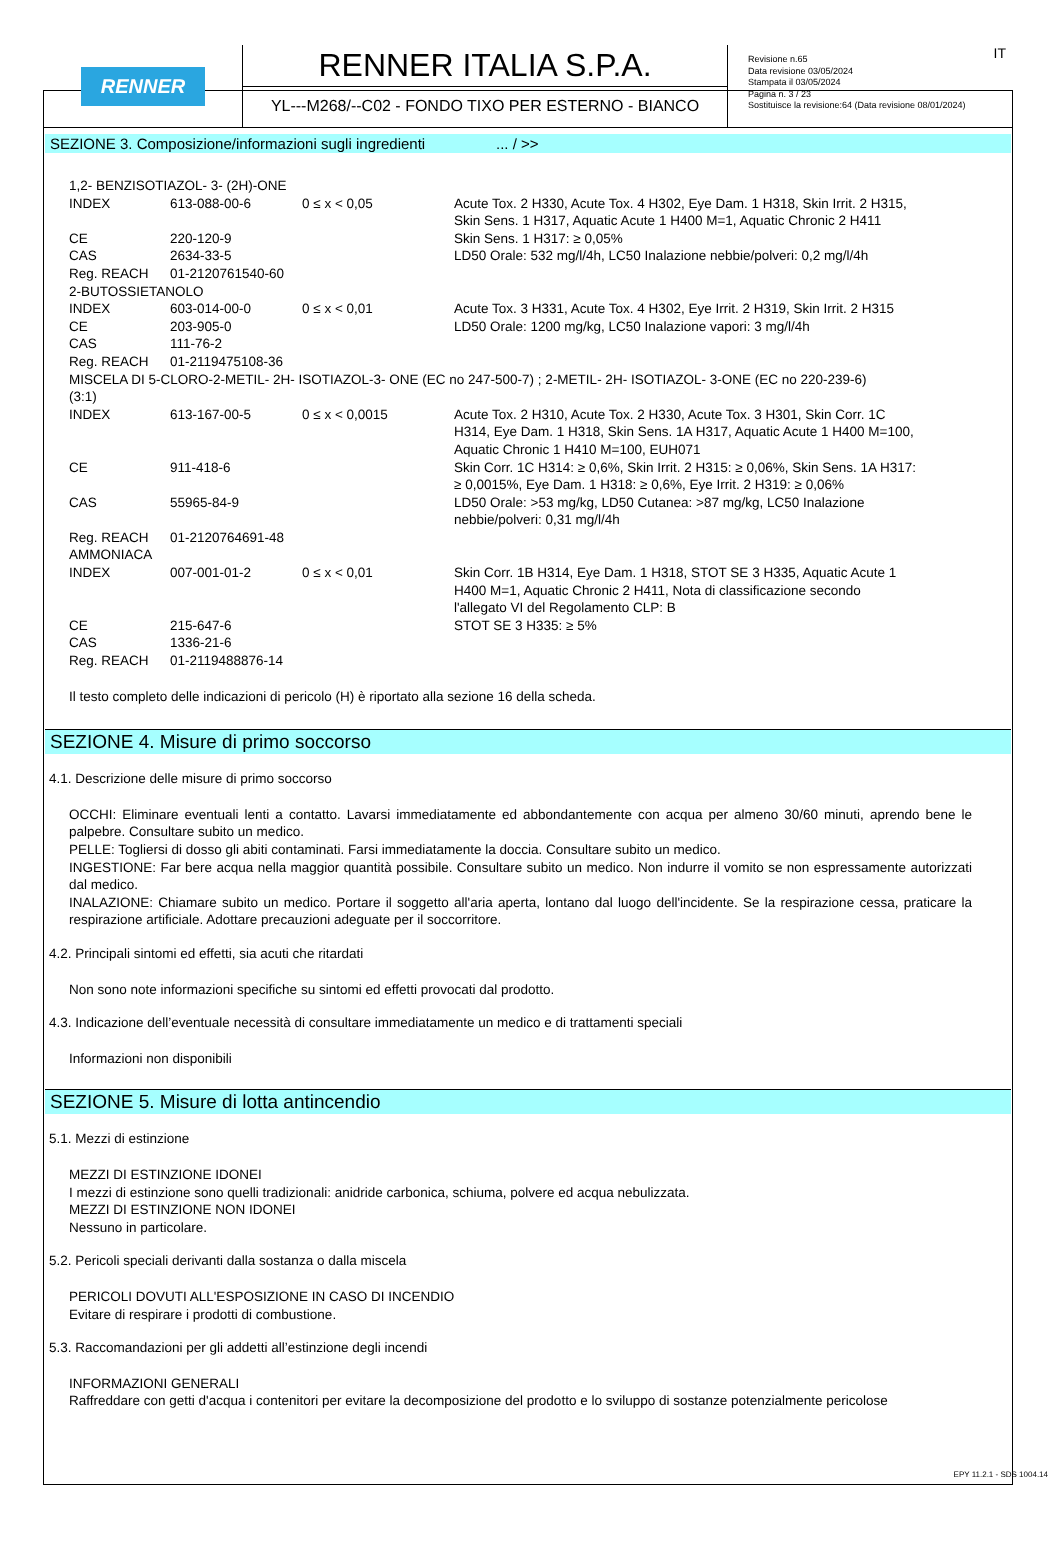RENNER
RENNER ITALIA S.P.A.
YL---M268/--C02 - FONDO TIXO PER ESTERNO - BIANCO
Revisione n.65
Data revisione 03/05/2024
Stampata il 03/05/2024
Pagina n. 3 / 23
Sostituisce la revisione:64 (Data revisione 08/01/2024)
IT
SEZIONE 3. Composizione/informazioni sugli ingredienti ... / >>
| 1,2- BENZISOTIAZOL- 3- (2H)-ONE | | | |
| INDEX | 613-088-00-6 | 0 ≤ x < 0,05 | Acute Tox. 2 H330, Acute Tox. 4 H302, Eye Dam. 1 H318, Skin Irrit. 2 H315, Skin Sens. 1 H317, Aquatic Acute 1 H400 M=1, Aquatic Chronic 2 H411 |
| CE | 220-120-9 | | Skin Sens. 1 H317: ≥ 0,05% |
| CAS | 2634-33-5 | | LD50 Orale: 532 mg/l/4h, LC50 Inalazione nebbie/polveri: 0,2 mg/l/4h |
| Reg. REACH | 01-2120761540-60 | | |
| 2-BUTOSSIETANOLO | | | |
| INDEX | 603-014-00-0 | 0 ≤ x < 0,01 | Acute Tox. 3 H331, Acute Tox. 4 H302, Eye Irrit. 2 H319, Skin Irrit. 2 H315 |
| CE | 203-905-0 | | LD50 Orale: 1200 mg/kg, LC50 Inalazione vapori: 3 mg/l/4h |
| CAS | 111-76-2 | | |
| Reg. REACH | 01-2119475108-36 | | |
| MISCELA DI 5-CLORO-2-METIL- 2H- ISOTIAZOL-3- ONE (EC no 247-500-7) ; 2-METIL- 2H- ISOTIAZOL- 3-ONE (EC no 220-239-6) (3:1) | | | |
| INDEX | 613-167-00-5 | 0 ≤ x < 0,0015 | Acute Tox. 2 H310, Acute Tox. 2 H330, Acute Tox. 3 H301, Skin Corr. 1C H314, Eye Dam. 1 H318, Skin Sens. 1A H317, Aquatic Acute 1 H400 M=100, Aquatic Chronic 1 H410 M=100, EUH071 |
| CE | 911-418-6 | | Skin Corr. 1C H314: ≥ 0,6%, Skin Irrit. 2 H315: ≥ 0,06%, Skin Sens. 1A H317: ≥ 0,0015%, Eye Dam. 1 H318: ≥ 0,6%, Eye Irrit. 2 H319: ≥ 0,06% |
| CAS | 55965-84-9 | | LD50 Orale: >53 mg/kg, LD50 Cutanea: >87 mg/kg, LC50 Inalazione nebbie/polveri: 0,31 mg/l/4h |
| Reg. REACH | 01-2120764691-48 | | |
| AMMONIACA | | | |
| INDEX | 007-001-01-2 | 0 ≤ x < 0,01 | Skin Corr. 1B H314, Eye Dam. 1 H318, STOT SE 3 H335, Aquatic Acute 1 H400 M=1, Aquatic Chronic 2 H411, Nota di classificazione secondo l'allegato VI del Regolamento CLP: B |
| CE | 215-647-6 | | STOT SE 3 H335: ≥ 5% |
| CAS | 1336-21-6 | | |
| Reg. REACH | 01-2119488876-14 | | |
Il testo completo delle indicazioni di pericolo (H) è riportato alla sezione 16 della scheda.
SEZIONE 4. Misure di primo soccorso
4.1. Descrizione delle misure di primo soccorso
OCCHI: Eliminare eventuali lenti a contatto. Lavarsi immediatamente ed abbondantemente con acqua per almeno 30/60 minuti, aprendo bene le palpebre. Consultare subito un medico.
PELLE: Togliersi di dosso gli abiti contaminati. Farsi immediatamente la doccia. Consultare subito un medico.
INGESTIONE: Far bere acqua nella maggior quantità possibile. Consultare subito un medico. Non indurre il vomito se non espressamente autorizzati dal medico.
INALAZIONE: Chiamare subito un medico. Portare il soggetto all'aria aperta, lontano dal luogo dell'incidente. Se la respirazione cessa, praticare la respirazione artificiale. Adottare precauzioni adeguate per il soccorritore.
4.2. Principali sintomi ed effetti, sia acuti che ritardati
Non sono note informazioni specifiche su sintomi ed effetti provocati dal prodotto.
4.3. Indicazione dell’eventuale necessità di consultare immediatamente un medico e di trattamenti speciali
Informazioni non disponibili
SEZIONE 5. Misure di lotta antincendio
5.1. Mezzi di estinzione
MEZZI DI ESTINZIONE IDONEI
I mezzi di estinzione sono quelli tradizionali: anidride carbonica, schiuma, polvere ed acqua nebulizzata.
MEZZI DI ESTINZIONE NON IDONEI
Nessuno in particolare.
5.2. Pericoli speciali derivanti dalla sostanza o dalla miscela
PERICOLI DOVUTI ALL'ESPOSIZIONE IN CASO DI INCENDIO
Evitare di respirare i prodotti di combustione.
5.3. Raccomandazioni per gli addetti all’estinzione degli incendi
INFORMAZIONI GENERALI
Raffreddare con getti d'acqua i contenitori per evitare la decomposizione del prodotto e lo sviluppo di sostanze potenzialmente pericolose
EPY 11.2.1 - SDS 1004.14